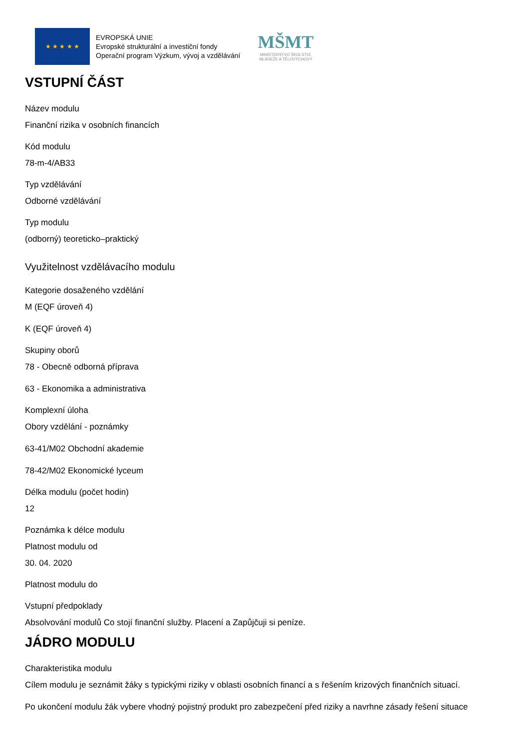★ ★ ★ ★ ★
EVROPSKÁ UNIE
Evropské strukturální a investiční fondy
Operační program Výzkum, vývoj a vzdělávání
MŠMT
MINISTERSTVO ŠKOLSTVÍ,
MLÁDEŽE A TĚLOVÝCHOVY
VSTUPNÍ ČÁST
Název modulu
Finanční rizika v osobních financích
Kód modulu
78-m-4/AB33
Typ vzdělávání
Odborné vzdělávání
Typ modulu
(odborný) teoreticko–praktický
Využitelnost vzdělávacího modulu
Kategorie dosaženého vzdělání
M (EQF úroveň 4)
K (EQF úroveň 4)
Skupiny oborů
78 - Obecně odborná příprava
63 - Ekonomika a administrativa
Komplexní úloha
Obory vzdělání - poznámky
63-41/M02 Obchodní akademie
78-42/M02 Ekonomické lyceum
Délka modulu (počet hodin)
12
Poznámka k délce modulu
Platnost modulu od
30. 04. 2020
Platnost modulu do
Vstupní předpoklady
Absolvování modulů Co stojí finanční služby. Placení a Zapůjčuji si peníze.
JÁDRO MODULU
Charakteristika modulu
Cílem modulu je seznámit žáky s typickými riziky v oblasti osobních financí a s řešením krizových finančních situací.
Po ukončení modulu žák vybere vhodný pojistný produkt pro zabezpečení před riziky a navrhne zásady řešení situace